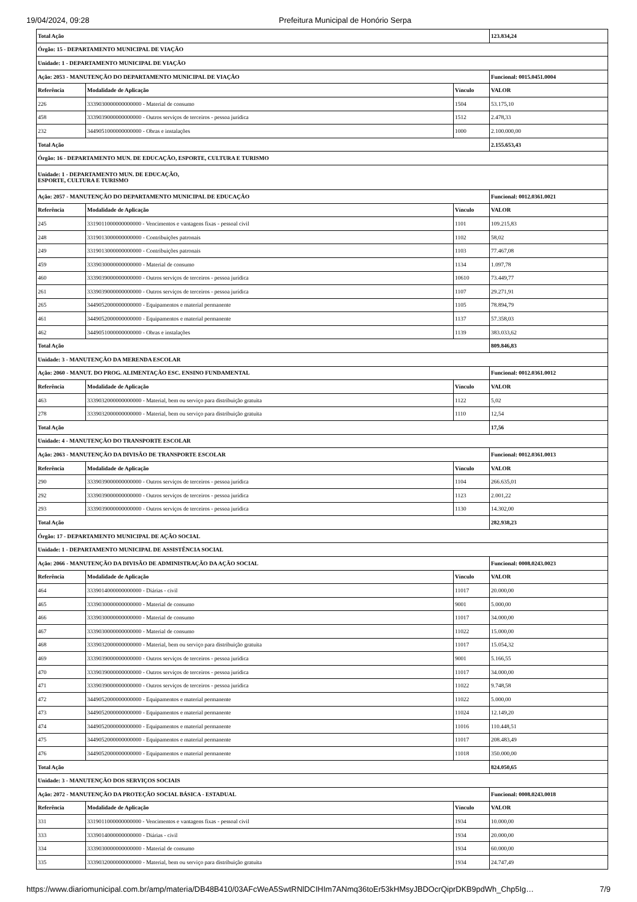19/04/2024, 09:28 Prefeitura Municipal de Honório Serpa
| Total Ação | | | 123.834,24 |
| Órgão: 15 - DEPARTAMENTO MUNICIPAL DE VIAÇÃO | | | |
| Unidade: 1 - DEPARTAMENTO MUNICIPAL DE VIAÇÃO | | | |
| Ação: 2053 - MANUTENÇÃO DO DEPARTAMENTO MUNICIPAL DE VIAÇÃO | | | Funcional: 0015.0451.0004 |
| Referência | Modalidade de Aplicação | Vínculo | VALOR |
| 226 | 3339030000000000000 - Material de consumo | 1504 | 53.175,10 |
| 458 | 3339039000000000000 - Outros serviços de terceiros - pessoa jurídica | 1512 | 2.478,33 |
| 232 | 3449051000000000000 - Obras e instalações | 1000 | 2.100.000,00 |
| Total Ação | | | 2.155.653,43 |
| Órgão: 16 - DEPARTAMENTO MUN. DE EDUCAÇÃO, ESPORTE, CULTURA E TURISMO | | | |
| Unidade: 1 - DEPARTAMENTO MUN. DE EDUCAÇÃO, ESPORTE, CULTURA E TURISMO | | | |
| Ação: 2057 - MANUTENÇÃO DO DEPARTAMENTO MUNICIPAL DE EDUCAÇÃO | | | Funcional: 0012.0361.0021 |
| Referência | Modalidade de Aplicação | Vínculo | VALOR |
| 245 | 3319011000000000000 - Vencimentos e vantagens fixas - pessoal civil | 1101 | 109.215,83 |
| 248 | 3319013000000000000 - Contribuições patronais | 1102 | 58,02 |
| 249 | 3319013000000000000 - Contribuições patronais | 1103 | 77.467,08 |
| 459 | 3339030000000000000 - Material de consumo | 1134 | 1.097,78 |
| 460 | 3339039000000000000 - Outros serviços de terceiros - pessoa jurídica | 10610 | 73.449,77 |
| 261 | 3339039000000000000 - Outros serviços de terceiros - pessoa jurídica | 1107 | 29.271,91 |
| 265 | 3449052000000000000 - Equipamentos e material permanente | 1105 | 78.894,79 |
| 461 | 3449052000000000000 - Equipamentos e material permanente | 1137 | 57.358,03 |
| 462 | 3449051000000000000 - Obras e instalações | 1139 | 383.033,62 |
| Total Ação | | | 809.846,83 |
| Unidade: 3 - MANUTENÇÃO DA MERENDA ESCOLAR | | | |
| Ação: 2060 - MANUT. DO PROG. ALIMENTAÇÃO ESC. ENSINO FUNDAMENTAL | | | Funcional: 0012.0361.0012 |
| Referência | Modalidade de Aplicação | Vínculo | VALOR |
| 463 | 3339032000000000000 - Material, bem ou serviço para distribuição gratuita | 1122 | 5,02 |
| 278 | 3339032000000000000 - Material, bem ou serviço para distribuição gratuita | 1110 | 12,54 |
| Total Ação | | | 17,56 |
| Unidade: 4 - MANUTENÇÃO DO TRANSPORTE ESCOLAR | | | |
| Ação: 2063 - MANUTENÇÃO DA DIVISÃO DE TRANSPORTE ESCOLAR | | | Funcional: 0012.0361.0013 |
| Referência | Modalidade de Aplicação | Vínculo | VALOR |
| 290 | 3339039000000000000 - Outros serviços de terceiros - pessoa jurídica | 1104 | 266.635,01 |
| 292 | 3339039000000000000 - Outros serviços de terceiros - pessoa jurídica | 1123 | 2.001,22 |
| 293 | 3339039000000000000 - Outros serviços de terceiros - pessoa jurídica | 1130 | 14.302,00 |
| Total Ação | | | 282.938,23 |
| Órgão: 17 - DEPARTAMENTO MUNICIPAL DE AÇÃO SOCIAL | | | |
| Unidade: 1 - DEPARTAMENTO MUNICIPAL DE ASSISTÊNCIA SOCIAL | | | |
| Ação: 2066 - MANUTENÇÃO DA DIVISÃO DE ADMINISTRAÇÃO DA AÇÃO SOCIAL | | | Funcional: 0008.0243.0023 |
| Referência | Modalidade de Aplicação | Vínculo | VALOR |
| 464 | 3339014000000000000 - Diárias - civil | 11017 | 20.000,00 |
| 465 | 3339030000000000000 - Material de consumo | 9001 | 5.000,00 |
| 466 | 3339030000000000000 - Material de consumo | 11017 | 34.000,00 |
| 467 | 3339030000000000000 - Material de consumo | 11022 | 15.000,00 |
| 468 | 3339032000000000000 - Material, bem ou serviço para distribuição gratuita | 11017 | 15.054,32 |
| 469 | 3339039000000000000 - Outros serviços de terceiros - pessoa jurídica | 9001 | 5.166,55 |
| 470 | 3339039000000000000 - Outros serviços de terceiros - pessoa jurídica | 11017 | 34.000,00 |
| 471 | 3339039000000000000 - Outros serviços de terceiros - pessoa jurídica | 11022 | 9.748,58 |
| 472 | 3449052000000000000 - Equipamentos e material permanente | 11022 | 5.000,00 |
| 473 | 3449052000000000000 - Equipamentos e material permanente | 11024 | 12.149,20 |
| 474 | 3449052000000000000 - Equipamentos e material permanente | 11016 | 110.448,51 |
| 475 | 3449052000000000000 - Equipamentos e material permanente | 11017 | 208.483,49 |
| 476 | 3449052000000000000 - Equipamentos e material permanente | 11018 | 350.000,00 |
| Total Ação | | | 824.050,65 |
| Unidade: 3 - MANUTENÇÃO DOS SERVIÇOS SOCIAIS | | | |
| Ação: 2072 - MANUTENÇÃO DA PROTEÇÃO SOCIAL BÁSICA - ESTADUAL | | | Funcional: 0008.0243.0018 |
| Referência | Modalidade de Aplicação | Vínculo | VALOR |
| 331 | 3319011000000000000 - Vencimentos e vantagens fixas - pessoal civil | 1934 | 10.000,00 |
| 333 | 3339014000000000000 - Diárias - civil | 1934 | 20.000,00 |
| 334 | 3339030000000000000 - Material de consumo | 1934 | 60.000,00 |
| 335 | 3339032000000000000 - Material, bem ou serviço para distribuição gratuita | 1934 | 24.747,49 |
https://www.diariomunicipal.com.br/amp/materia/DB48B410/03AFcWeA5SwtRNlDCIHIm7ANmq36toEr53kHMsyJBDOcrQiprDKB9pdWh_Chp5Ig… 7/9